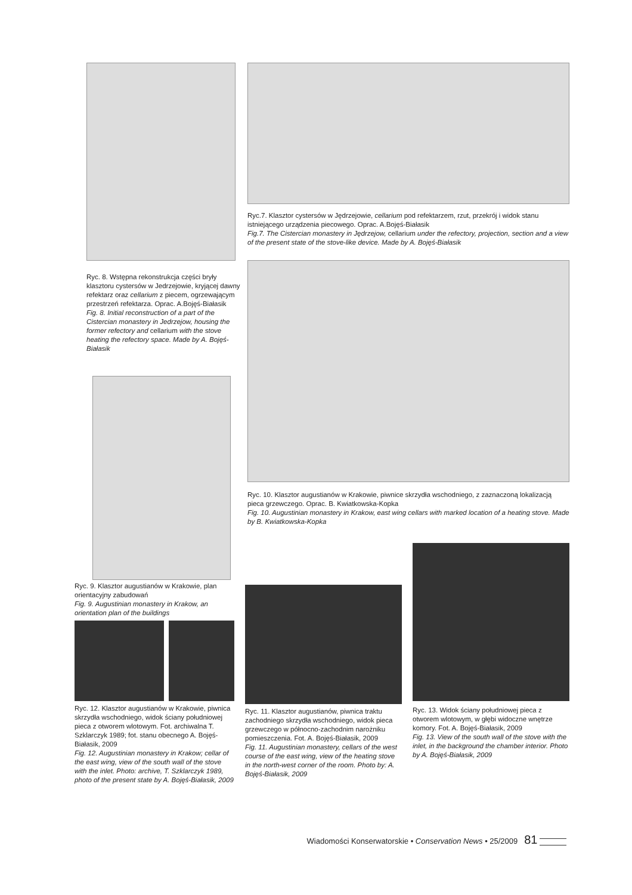Ryc. 8. Wstępna rekonstrukcja części bryły klasztoru cystersów w Jedrzejowie, kryjącej dawny refektarz oraz cellarium z piecem, ogrzewającym przestrzeń refektarza. Oprac. A.Bojęś-Białasik
Fig. 8. Initial reconstruction of a part of the Cistercian monastery in Jedrzejow, housing the former refectory and cellarium with the stove heating the refectory space. Made by A. Bojęś-Białasik
Ryc.7. Klasztor cystersów w Jędrzejowie, cellarium pod refektarzem, rzut, przekrój i widok stanu istniejącego urządzenia piecowego. Oprac. A.Bojęś-Białasik
Fig.7. The Cistercian monastery in Jędrzejow, cellarium under the refectory, projection, section and a view of the present state of the stove-like device. Made by A. Bojęś-Białasik
Ryc. 10. Klasztor augustianów w Krakowie, piwnice skrzydła wschodniego, z zaznaczoną lokalizacją pieca grzewczego. Oprac. B. Kwiatkowska-Kopka
Fig. 10. Augustinian monastery in Krakow, east wing cellars with marked location of a heating stove. Made by B. Kwiatkowska-Kopka
Ryc. 9. Klasztor augustianów w Krakowie, plan orientacyjny zabudowań
Fig. 9. Augustinian monastery in Krakow, an orientation plan of the buildings
Ryc. 12. Klasztor augustianów w Krakowie, piwnica skrzydła wschodniego, widok ściany południowej pieca z otworem wlotowym. Fot. archiwalna T. Szklarczyk 1989; fot. stanu obecnego A. Bojęś-Białasik, 2009
Fig. 12. Augustinian monastery in Krakow; cellar of the east wing, view of the south wall of the stove with the inlet. Photo: archive, T. Szklarczyk 1989, photo of the present state by A. Bojęś-Białasik, 2009
Ryc. 11. Klasztor augustianów, piwnica traktu zachodniego skrzydła wschodniego, widok pieca grzewczego w północno-zachodnim narożniku pomieszczenia. Fot. A. Bojęś-Białasik, 2009
Fig. 11. Augustinian monastery, cellars of the west course of the east wing, view of the heating stove in the north-west corner of the room. Photo by: A. Bojęś-Białasik, 2009
Ryc. 13. Widok ściany południowej pieca z otworem wlotowym, w głębi widoczne wnętrze komory. Fot. A. Bojęś-Białasik, 2009
Fig. 13. View of the south wall of the stove with the inlet, in the background the chamber interior. Photo by A. Bojęś-Białasik, 2009
Wiadomości Konserwatorskie • Conservation News • 25/2009 81